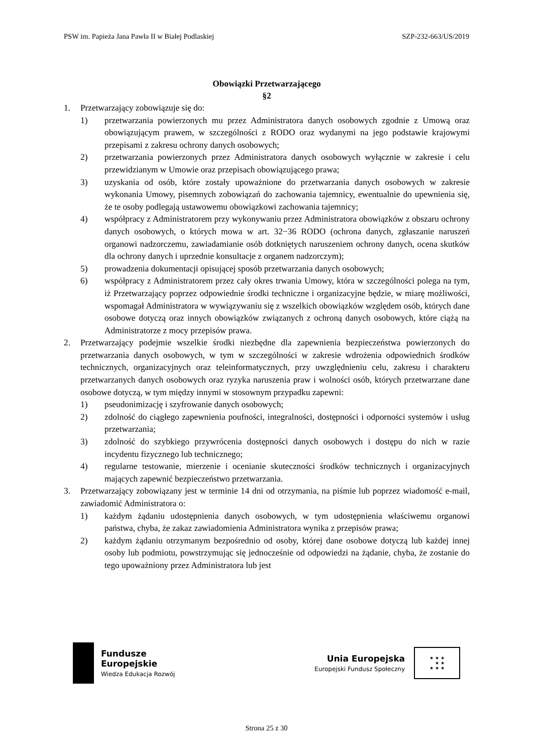PSW im. Papieża Jana Pawła II w Białej Podlaskiej SZP-232-663/US/2019
Obowiązki Przetwarzającego
§2
1. Przetwarzający zobowiązuje się do:
1) przetwarzania powierzonych mu przez Administratora danych osobowych zgodnie z Umową oraz obowiązującym prawem, w szczególności z RODO oraz wydanymi na jego podstawie krajowymi przepisami z zakresu ochrony danych osobowych;
2) przetwarzania powierzonych przez Administratora danych osobowych wyłącznie w zakresie i celu przewidzianym w Umowie oraz przepisach obowiązującego prawa;
3) uzyskania od osób, które zostały upoważnione do przetwarzania danych osobowych w zakresie wykonania Umowy, pisemnych zobowiązań do zachowania tajemnicy, ewentualnie do upewnienia się, że te osoby podlegają ustawowemu obowiązkowi zachowania tajemnicy;
4) współpracy z Administratorem przy wykonywaniu przez Administratora obowiązków z obszaru ochrony danych osobowych, o których mowa w art. 32−36 RODO (ochrona danych, zgłaszanie naruszeń organowi nadzorczemu, zawiadamianie osób dotkniętych naruszeniem ochrony danych, ocena skutków dla ochrony danych i uprzednie konsultacje z organem nadzorczym);
5) prowadzenia dokumentacji opisującej sposób przetwarzania danych osobowych;
6) współpracy z Administratorem przez cały okres trwania Umowy, która w szczególności polega na tym, iż Przetwarzający poprzez odpowiednie środki techniczne i organizacyjne będzie, w miarę możliwości, wspomagał Administratora w wywiązywaniu się z wszelkich obowiązków względem osób, których dane osobowe dotyczą oraz innych obowiązków związanych z ochroną danych osobowych, które ciążą na Administratorze z mocy przepisów prawa.
2. Przetwarzający podejmie wszelkie środki niezbędne dla zapewnienia bezpieczeństwa powierzonych do przetwarzania danych osobowych, w tym w szczególności w zakresie wdrożenia odpowiednich środków technicznych, organizacyjnych oraz teleinformatycznych, przy uwzględnieniu celu, zakresu i charakteru przetwarzanych danych osobowych oraz ryzyka naruszenia praw i wolności osób, których przetwarzane dane osobowe dotyczą, w tym między innymi w stosownym przypadku zapewni:
1) pseudonimizację i szyfrowanie danych osobowych;
2) zdolność do ciągłego zapewnienia poufności, integralności, dostępności i odporności systemów i usług przetwarzania;
3) zdolność do szybkiego przywrócenia dostępności danych osobowych i dostępu do nich w razie incydentu fizycznego lub technicznego;
4) regularne testowanie, mierzenie i ocenianie skuteczności środków technicznych i organizacyjnych mających zapewnić bezpieczeństwo przetwarzania.
3. Przetwarzający zobowiązany jest w terminie 14 dni od otrzymania, na piśmie lub poprzez wiadomość e-mail, zawiadomić Administratora o:
1) każdym żądaniu udostępnienia danych osobowych, w tym udostępnienia właściwemu organowi państwa, chyba, że zakaz zawiadomienia Administratora wynika z przepisów prawa;
2) każdym żądaniu otrzymanym bezpośrednio od osoby, której dane osobowe dotyczą lub każdej innej osoby lub podmiotu, powstrzymując się jednocześnie od odpowiedzi na żądanie, chyba, że zostanie do tego upoważniony przez Administratora lub jest
Fundusze
Europejskie
Wiedza Edukacja Rozwój
Unia Europejska
Europejski Fundusz Społeczny
★ ★ ★
★ ★
★ ★ ★
Strona 25 z 30